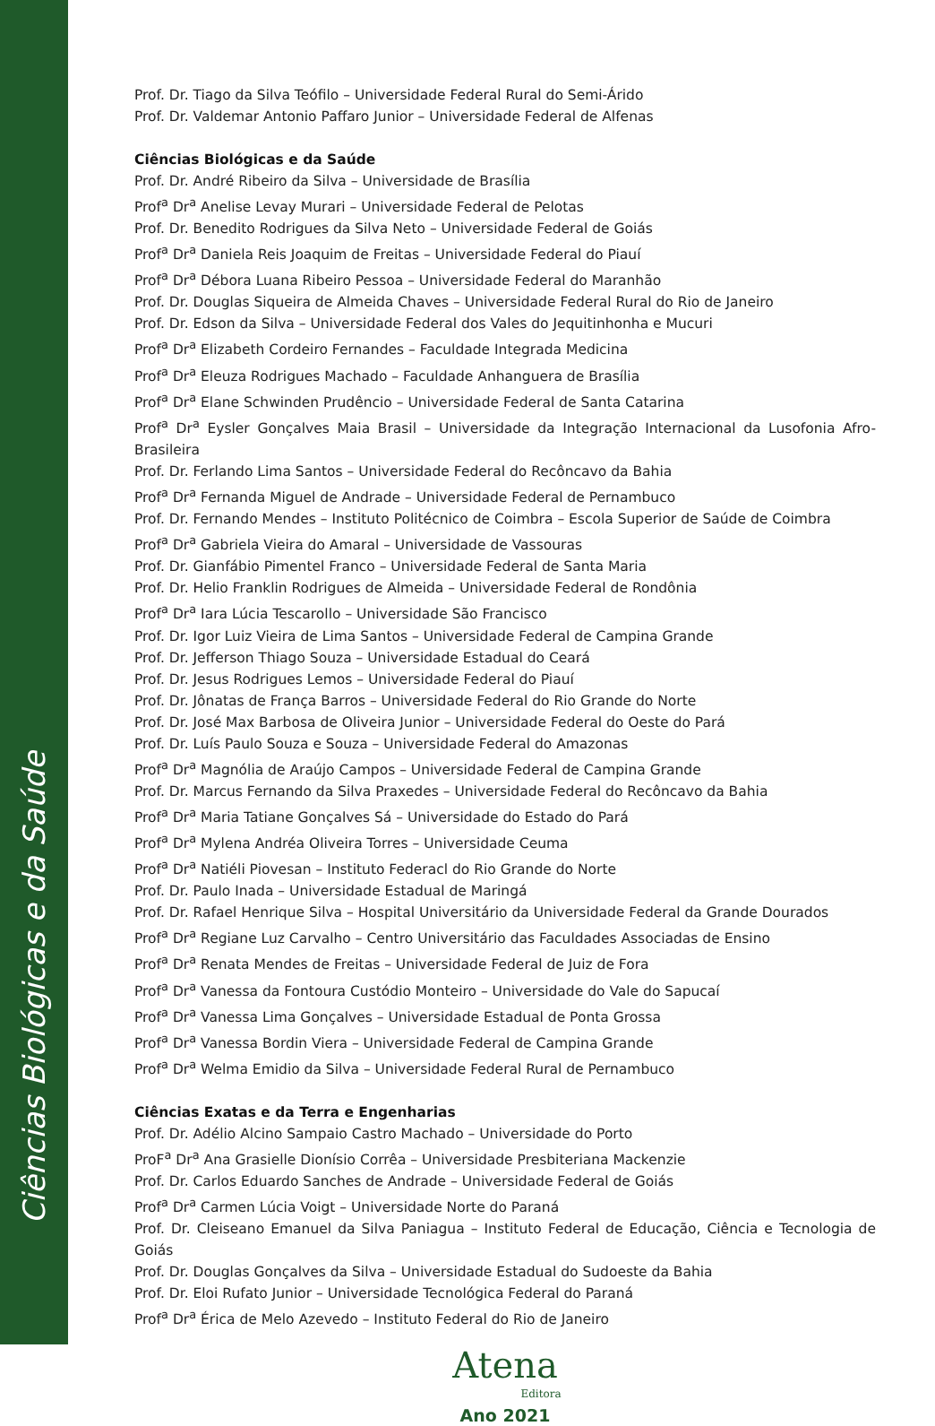Ciências Biológicas e da Saúde
Prof. Dr. Tiago da Silva Teófilo – Universidade Federal Rural do Semi-Árido
Prof. Dr. Valdemar Antonio Paffaro Junior – Universidade Federal de Alfenas
Ciências Biológicas e da Saúde
Prof. Dr. André Ribeiro da Silva – Universidade de Brasília
Prof<sup>a</sup> Dr<sup>a</sup> Anelise Levay Murari – Universidade Federal de Pelotas
Prof. Dr. Benedito Rodrigues da Silva Neto – Universidade Federal de Goiás
Prof<sup>a</sup> Dr<sup>a</sup> Daniela Reis Joaquim de Freitas – Universidade Federal do Piauí
Prof<sup>a</sup> Dr<sup>a</sup> Débora Luana Ribeiro Pessoa – Universidade Federal do Maranhão
Prof. Dr. Douglas Siqueira de Almeida Chaves – Universidade Federal Rural do Rio de Janeiro
Prof. Dr. Edson da Silva – Universidade Federal dos Vales do Jequitinhonha e Mucuri
Prof<sup>a</sup> Dr<sup>a</sup> Elizabeth Cordeiro Fernandes – Faculdade Integrada Medicina
Prof<sup>a</sup> Dr<sup>a</sup> Eleuza Rodrigues Machado – Faculdade Anhanguera de Brasília
Prof<sup>a</sup> Dr<sup>a</sup> Elane Schwinden Prudêncio – Universidade Federal de Santa Catarina
Prof<sup>a</sup> Dr<sup>a</sup> Eysler Gonçalves Maia Brasil – Universidade da Integração Internacional da Lusofonia Afro-Brasileira
Prof. Dr. Ferlando Lima Santos – Universidade Federal do Recôncavo da Bahia
Prof<sup>a</sup> Dr<sup>a</sup> Fernanda Miguel de Andrade – Universidade Federal de Pernambuco
Prof. Dr. Fernando Mendes – Instituto Politécnico de Coimbra – Escola Superior de Saúde de Coimbra
Prof<sup>a</sup> Dr<sup>a</sup> Gabriela Vieira do Amaral – Universidade de Vassouras
Prof. Dr. Gianfábio Pimentel Franco – Universidade Federal de Santa Maria
Prof. Dr. Helio Franklin Rodrigues de Almeida – Universidade Federal de Rondônia
Prof<sup>a</sup> Dr<sup>a</sup> Iara Lúcia Tescarollo – Universidade São Francisco
Prof. Dr. Igor Luiz Vieira de Lima Santos – Universidade Federal de Campina Grande
Prof. Dr. Jefferson Thiago Souza – Universidade Estadual do Ceará
Prof. Dr. Jesus Rodrigues Lemos – Universidade Federal do Piauí
Prof. Dr. Jônatas de França Barros – Universidade Federal do Rio Grande do Norte
Prof. Dr. José Max Barbosa de Oliveira Junior – Universidade Federal do Oeste do Pará
Prof. Dr. Luís Paulo Souza e Souza – Universidade Federal do Amazonas
Prof<sup>a</sup> Dr<sup>a</sup> Magnólia de Araújo Campos – Universidade Federal de Campina Grande
Prof. Dr. Marcus Fernando da Silva Praxedes – Universidade Federal do Recôncavo da Bahia
Prof<sup>a</sup> Dr<sup>a</sup> Maria Tatiane Gonçalves Sá – Universidade do Estado do Pará
Prof<sup>a</sup> Dr<sup>a</sup> Mylena Andréa Oliveira Torres – Universidade Ceuma
Prof<sup>a</sup> Dr<sup>a</sup> Natiéli Piovesan – Instituto Federacl do Rio Grande do Norte
Prof. Dr. Paulo Inada – Universidade Estadual de Maringá
Prof. Dr. Rafael Henrique Silva – Hospital Universitário da Universidade Federal da Grande Dourados
Prof<sup>a</sup> Dr<sup>a</sup> Regiane Luz Carvalho – Centro Universitário das Faculdades Associadas de Ensino
Prof<sup>a</sup> Dr<sup>a</sup> Renata Mendes de Freitas – Universidade Federal de Juiz de Fora
Prof<sup>a</sup> Dr<sup>a</sup> Vanessa da Fontoura Custódio Monteiro – Universidade do Vale do Sapucaí
Prof<sup>a</sup> Dr<sup>a</sup> Vanessa Lima Gonçalves – Universidade Estadual de Ponta Grossa
Prof<sup>a</sup> Dr<sup>a</sup> Vanessa Bordin Viera – Universidade Federal de Campina Grande
Prof<sup>a</sup> Dr<sup>a</sup> Welma Emidio da Silva – Universidade Federal Rural de Pernambuco
Ciências Exatas e da Terra e Engenharias
Prof. Dr. Adélio Alcino Sampaio Castro Machado – Universidade do Porto
ProF<sup>a</sup> Dr<sup>a</sup> Ana Grasielle Dionísio Corrêa – Universidade Presbiteriana Mackenzie
Prof. Dr. Carlos Eduardo Sanches de Andrade – Universidade Federal de Goiás
Prof<sup>a</sup> Dr<sup>a</sup> Carmen Lúcia Voigt – Universidade Norte do Paraná
Prof. Dr. Cleiseano Emanuel da Silva Paniagua – Instituto Federal de Educação, Ciência e Tecnologia de Goiás
Prof. Dr. Douglas Gonçalves da Silva – Universidade Estadual do Sudoeste da Bahia
Prof. Dr. Eloi Rufato Junior – Universidade Tecnológica Federal do Paraná
Prof<sup>a</sup> Dr<sup>a</sup> Érica de Melo Azevedo – Instituto Federal do Rio de Janeiro
Atena
Editora
Ano 2021